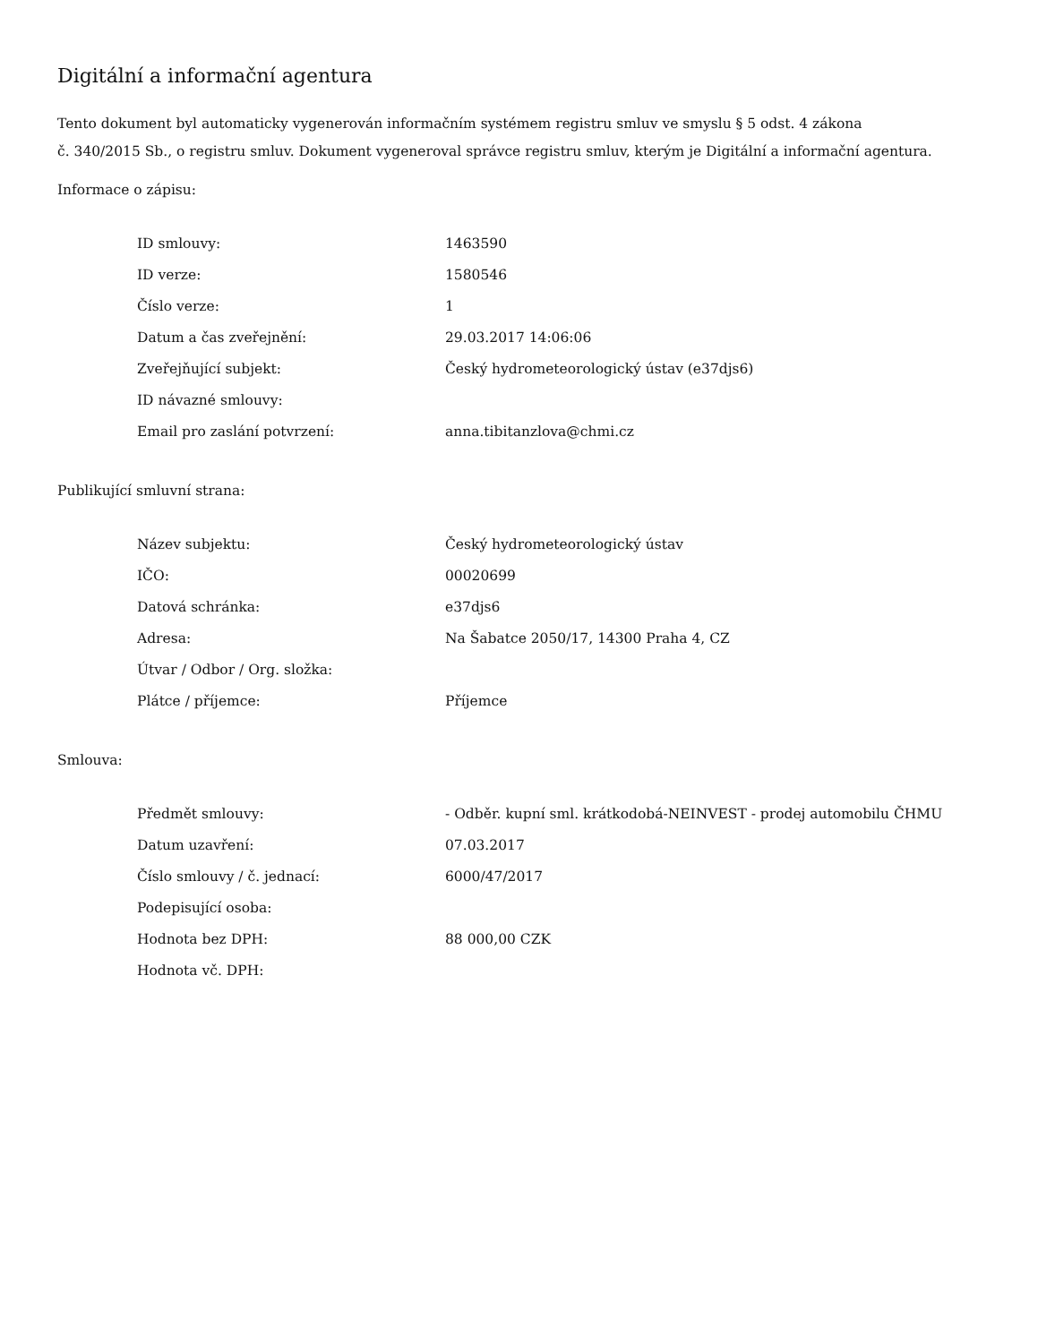Digitální a informační agentura
Tento dokument byl automaticky vygenerován informačním systémem registru smluv ve smyslu § 5 odst. 4 zákona
č. 340/2015 Sb., o registru smluv. Dokument vygeneroval správce registru smluv, kterým je Digitální a informační agentura.
Informace o zápisu:
| ID smlouvy: | 1463590 |
| ID verze: | 1580546 |
| Číslo verze: | 1 |
| Datum a čas zveřejnění: | 29.03.2017 14:06:06 |
| Zveřejňující subjekt: | Český hydrometeorologický ústav (e37djs6) |
| ID návazné smlouvy: | |
| Email pro zaslání potvrzení: | anna.tibitanzlova@chmi.cz |
Publikující smluvní strana:
| Název subjektu: | Český hydrometeorologický ústav |
| IČO: | 00020699 |
| Datová schránka: | e37djs6 |
| Adresa: | Na Šabatce 2050/17, 14300 Praha 4, CZ |
| Útvar / Odbor / Org. složka: | |
| Plátce / příjemce: | Příjemce |
Smlouva:
| Předmět smlouvy: | - Odběr. kupní sml. krátkodobá-NEINVEST - prodej automobilu ČHMU |
| Datum uzavření: | 07.03.2017 |
| Číslo smlouvy / č. jednací: | 6000/47/2017 |
| Podepisující osoba: | |
| Hodnota bez DPH: | 88 000,00 CZK |
| Hodnota vč. DPH: | |